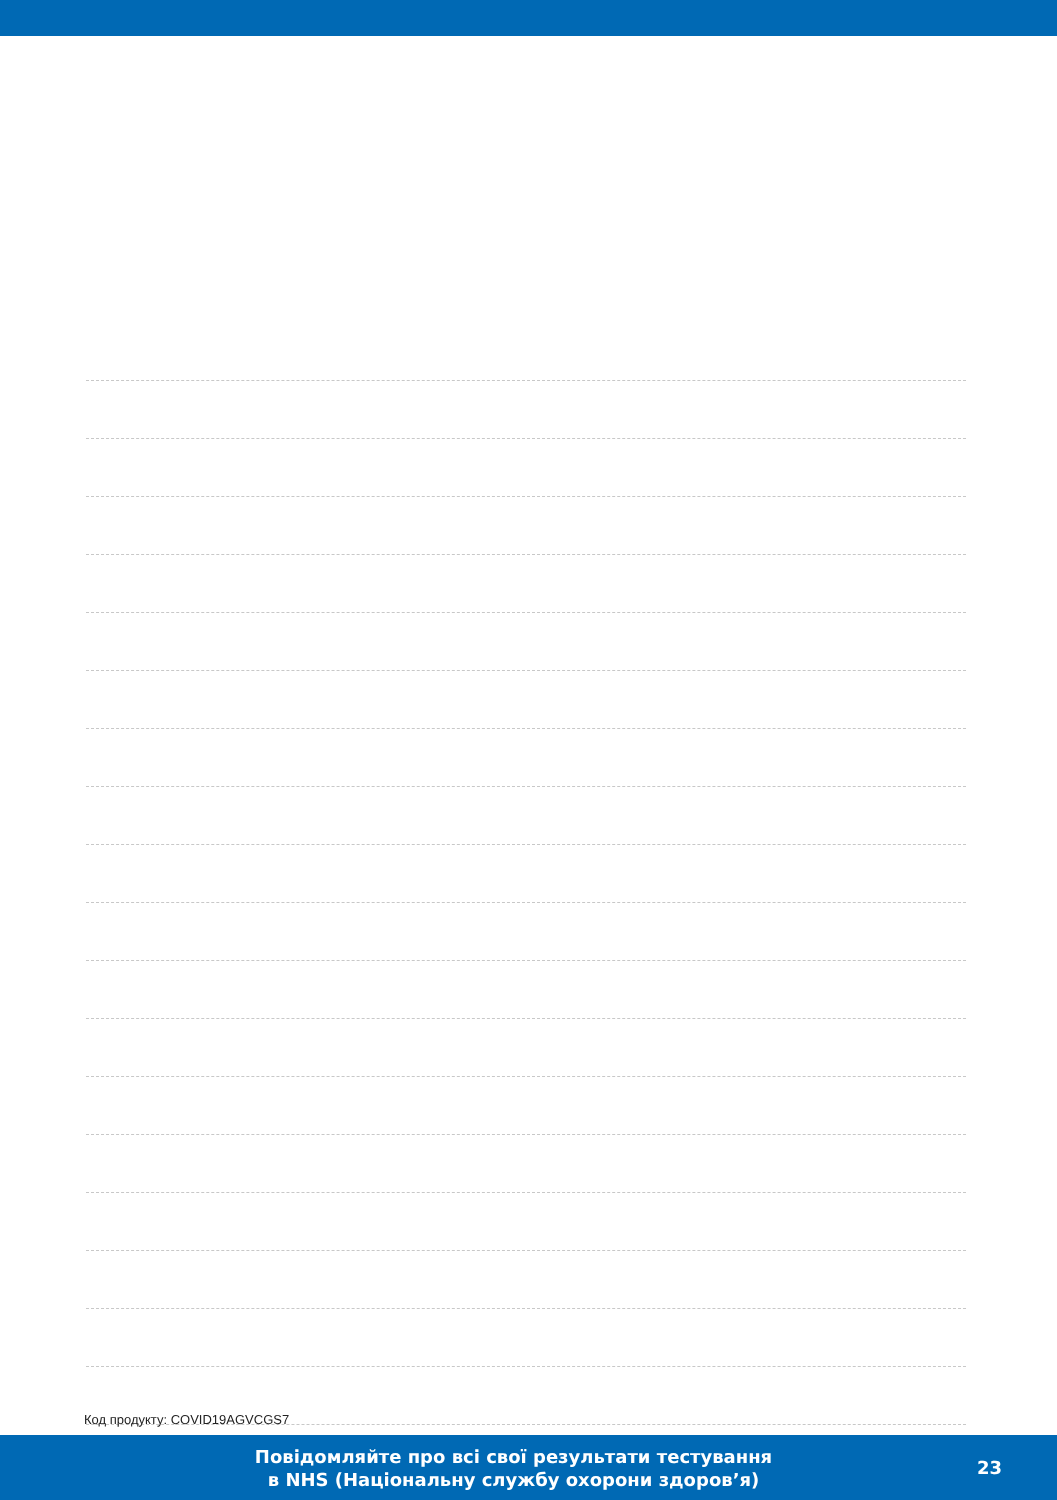Код продукту: COVID19AGVCGS7
Повідомляйте про всі свої результати тестування
в NHS (Національну службу охорони здоров’я)
23